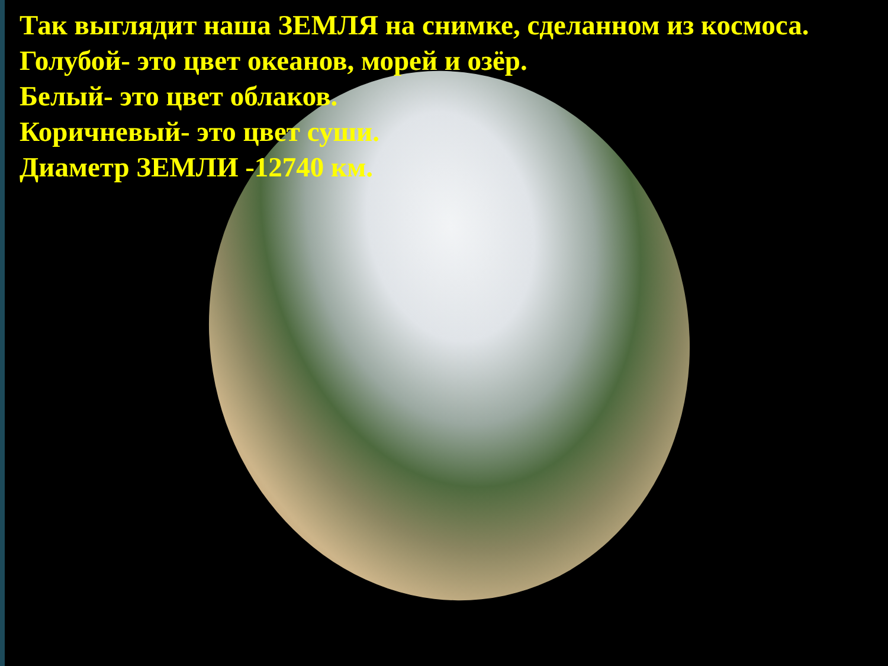Так выглядит наша ЗЕМЛЯ на снимке, сделанном из космоса.
Голубой- это цвет океанов, морей и озёр.
Белый- это цвет облаков.
Коричневый- это цвет суши.
Диаметр ЗЕМЛИ -12740 км.